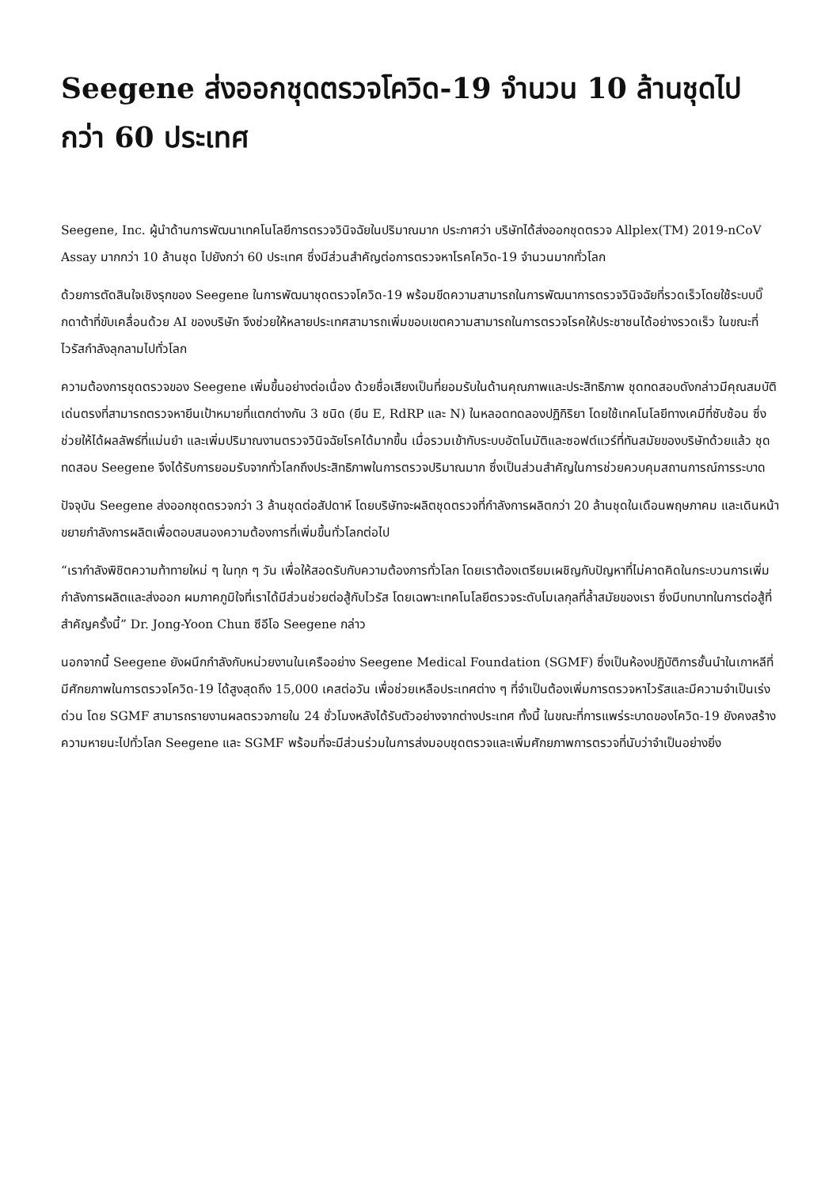Seegene ส่งออกชุดตรวจโควิด-19 จำนวน 10 ล้านชุดไปกว่า 60 ประเทศ
Seegene, Inc. ผู้นำด้านการพัฒนาเทคโนโลยีการตรวจวินิจฉัยในปริมาณมาก ประกาศว่า บริษัทได้ส่งออกชุดตรวจ Allplex(TM) 2019-nCoV Assay มากกว่า 10 ล้านชุด ไปยังกว่า 60 ประเทศ ซึ่งมีส่วนสำคัญต่อการตรวจหาโรคโควิด-19 จำนวนมากทั่วโลก
ด้วยการตัดสินใจเชิงรุกของ Seegene ในการพัฒนาชุดตรวจโควิด-19 พร้อมขีดความสามารถในการพัฒนาการตรวจวินิจฉัยที่รวดเร็วโดยใช้ระบบบิ๊กดาต้าที่ขับเคลื่อนด้วย AI ของบริษัท จึงช่วยให้หลายประเทศสามารถเพิ่มขอบเขตความสามารถในการตรวจโรคให้ประชาชนได้อย่างรวดเร็ว ในขณะที่ไวรัสกำลังลุกลามไปทั่วโลก
ความต้องการชุดตรวจของ Seegene เพิ่มขึ้นอย่างต่อเนื่อง ด้วยชื่อเสียงเป็นที่ยอมรับในด้านคุณภาพและประสิทธิภาพ ชุดทดสอบดังกล่าวมีคุณสมบัติเด่นตรงที่สามารถตรวจหายีนเป้าหมายที่แตกต่างกัน 3 ชนิด (ยีน E, RdRP และ N) ในหลอดทดลองปฏิกิริยา โดยใช้เทคโนโลยีทางเคมีที่ซับซ้อน ซึ่งช่วยให้ได้ผลลัพธ์ที่แม่นยำ และเพิ่มปริมาณงานตรวจวินิจฉัยโรคได้มากขึ้น เมื่อรวมเข้ากับระบบอัตโนมัติและซอฟต์แวร์ที่ทันสมัยของบริษัทด้วยแล้ว ชุดทดสอบ Seegene จึงได้รับการยอมรับจากทั่วโลกถึงประสิทธิภาพในการตรวจปริมาณมาก ซึ่งเป็นส่วนสำคัญในการช่วยควบคุมสถานการณ์การระบาด
ปัจจุบัน Seegene ส่งออกชุดตรวจกว่า 3 ล้านชุดต่อสัปดาห์ โดยบริษัทจะผลิตชุดตรวจที่กำลังการผลิตกว่า 20 ล้านชุดในเดือนพฤษภาคม และเดินหน้าขยายกำลังการผลิตเพื่อตอบสนองความต้องการที่เพิ่มขึ้นทั่วโลกต่อไป
“เรากำลังพิชิตความท้าทายใหม่ ๆ ในทุก ๆ วัน เพื่อให้สอดรับกับความต้องการทั่วโลก โดยเราต้องเตรียมเผชิญกับปัญหาที่ไม่คาดคิดในกระบวนการเพิ่มกำลังการผลิตและส่งออก ผมภาคภูมิใจที่เราได้มีส่วนช่วยต่อสู้กับไวรัส โดยเฉพาะเทคโนโลยีตรวจระดับโมเลกุลที่ล้ำสมัยของเรา ซึ่งมีบทบาทในการต่อสู้ที่สำคัญครั้งนี้” Dr. Jong-Yoon Chun ซีอีโอ Seegene กล่าว
นอกจากนี้ Seegene ยังผนึกกำลังกับหน่วยงานในเครืออย่าง Seegene Medical Foundation (SGMF) ซึ่งเป็นห้องปฏิบัติการชั้นนำในเกาหลีที่มีศักยภาพในการตรวจโควิด-19 ได้สูงสุดถึง 15,000 เคสต่อวัน เพื่อช่วยเหลือประเทศต่าง ๆ ที่จำเป็นต้องเพิ่มการตรวจหาไวรัสและมีความจำเป็นเร่งด่วน โดย SGMF สามารถรายงานผลตรวจภายใน 24 ชั่วโมงหลังได้รับตัวอย่างจากต่างประเทศ ทั้งนี้ ในขณะที่การแพร่ระบาดของโควิด-19 ยังคงสร้างความหายนะไปทั่วโลก Seegene และ SGMF พร้อมที่จะมีส่วนร่วมในการส่งมอบชุดตรวจและเพิ่มศักยภาพการตรวจที่นับว่าจำเป็นอย่างยิ่ง